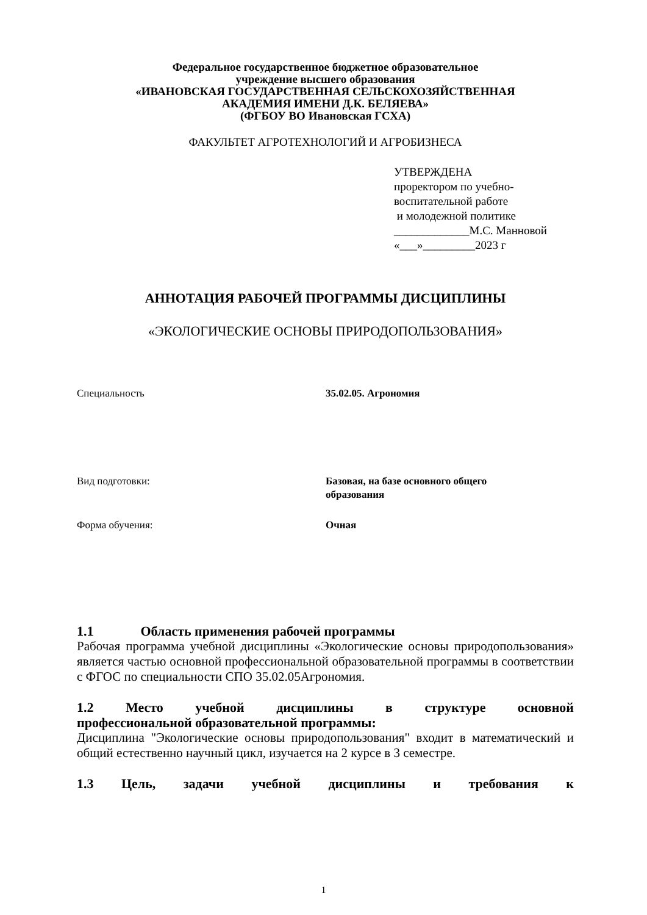Федеральное государственное бюджетное образовательное
учреждение высшего образования
«ИВАНОВСКАЯ ГОСУДАРСТВЕННАЯ СЕЛЬСКОХОЗЯЙСТВЕННАЯ
АКАДЕМИЯ ИМЕНИ Д.К. БЕЛЯЕВА»
(ФГБОУ ВО Ивановская ГСХА)
ФАКУЛЬТЕТ АГРОТЕХНОЛОГИЙ И АГРОБИЗНЕСА
УТВЕРЖДЕНА
проректором по учебно-
воспитательной работе
и молодежной политике
_____________М.С. Манновой
«___»_________2023 г
АННОТАЦИЯ РАБОЧЕЙ ПРОГРАММЫ ДИСЦИПЛИНЫ
«ЭКОЛОГИЧЕСКИЕ ОСНОВЫ ПРИРОДОПОЛЬЗОВАНИЯ»
Специальность 35.02.05. Агрономия
Вид подготовки: Базовая, на базе основного общего образования
Форма обучения: Очная
1.1 Область применения рабочей программы
Рабочая программа учебной дисциплины «Экологические основы природопользования» является частью основной профессиональной образовательной программы в соответствии с ФГОС по специальности СПО 35.02.05Агрономия.
1.2 Место учебной дисциплины в структуре основной
профессиональной образовательной программы:
Дисциплина "Экологические основы природопользования" входит в математический и общий естественно научный цикл, изучается на 2 курсе в 3 семестре.
1.3 Цель, задачи учебной дисциплины и требования к
1